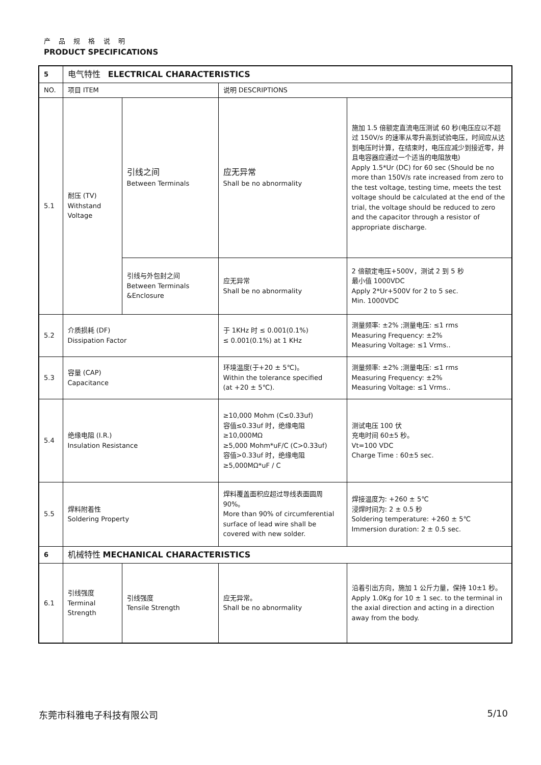产 品 规 格 说 明
PRODUCT SPECIFICATIONS
| 5 | 电气特性 ELECTRICAL CHARACTERISTICS | | | |
| NO. | 项目 ITEM | | 说明 DESCRIPTIONS | |
| 5.1 | 耐压 (TV) Withstand Voltage | 引线之间 Between Terminals | 应无异常 Shall be no abnormality | 施加 1.5 倍额定直流电压测试 60 秒(电压应以不超过 150V/s 的速率从零升高到试验电压，时间应从达到电压时计算，在结束时，电压应减少到接近零，并且电容器应通过一个适当的电阻放电) Apply 1.5*Ur (DC) for 60 sec (Should be no more than 150V/s rate increased from zero to the test voltage, testing time, meets the test voltage should be calculated at the end of the trial, the voltage should be reduced to zero and the capacitor through a resistor of appropriate discharge. |
| | | 引线与外包封之间 Between Terminals &Enclosure | 应无异常 Shall be no abnormality | 2 倍额定电压+500V，测试 2 到 5 秒 最小值 1000VDC Apply 2*Ur+500V for 2 to 5 sec. Min. 1000VDC |
| 5.2 | 介质损耗 (DF) Dissipation Factor | | 于 1KHz 时 ≤ 0.001(0.1%) ≤ 0.001(0.1%) at 1 KHz | 测量频率: ±2% ;测量电压: ≤1 rms Measuring Frequency: ±2% Measuring Voltage: ≤1 Vrms.. |
| 5.3 | 容量 (CAP) Capacitance | | 环境温度(于+20 ± 5℃)。 Within the tolerance specified (at +20 ± 5℃). | 测量频率: ±2% ;测量电压: ≤1 rms Measuring Frequency: ±2% Measuring Voltage: ≤1 Vrms.. |
| 5.4 | 绝缘电阻 (I.R.) Insulation Resistance | | ≥10,000 Mohm (C≤0.33uf) 容值≤0.33uf 时，绝缘电阻 ≥10,000MΩ ≥5,000 Mohm*uF/C (C>0.33uf) 容值>0.33uf 时，绝缘电阻 ≥5,000MΩ*uF / C | 测试电压 100 伏 充电时间 60±5 秒。 Vt=100 VDC Charge Time : 60±5 sec. |
| 5.5 | 焊料附着性 Soldering Property | | 焊料覆盖面积应超过导线表面圆周 90%。 More than 90% of circumferential surface of lead wire shall be covered with new solder. | 焊接温度为: +260 ± 5℃ 浸焊时间为: 2 ± 0.5 秒 Soldering temperature: +260 ± 5℃ Immersion duration: 2 ± 0.5 sec. |
| 6 | 机械特性 MECHANICAL CHARACTERISTICS | | | |
| 6.1 | 引线强度 Terminal Strength | 引线强度 Tensile Strength | 应无异常。 Shall be no abnormality | 沿着引出方向，施加 1 公斤力量，保持 10±1 秒。 Apply 1.0Kg for 10 ± 1 sec. to the terminal in the axial direction and acting in a direction away from the body. |
东莞市科雅电子科技有限公司 5/10